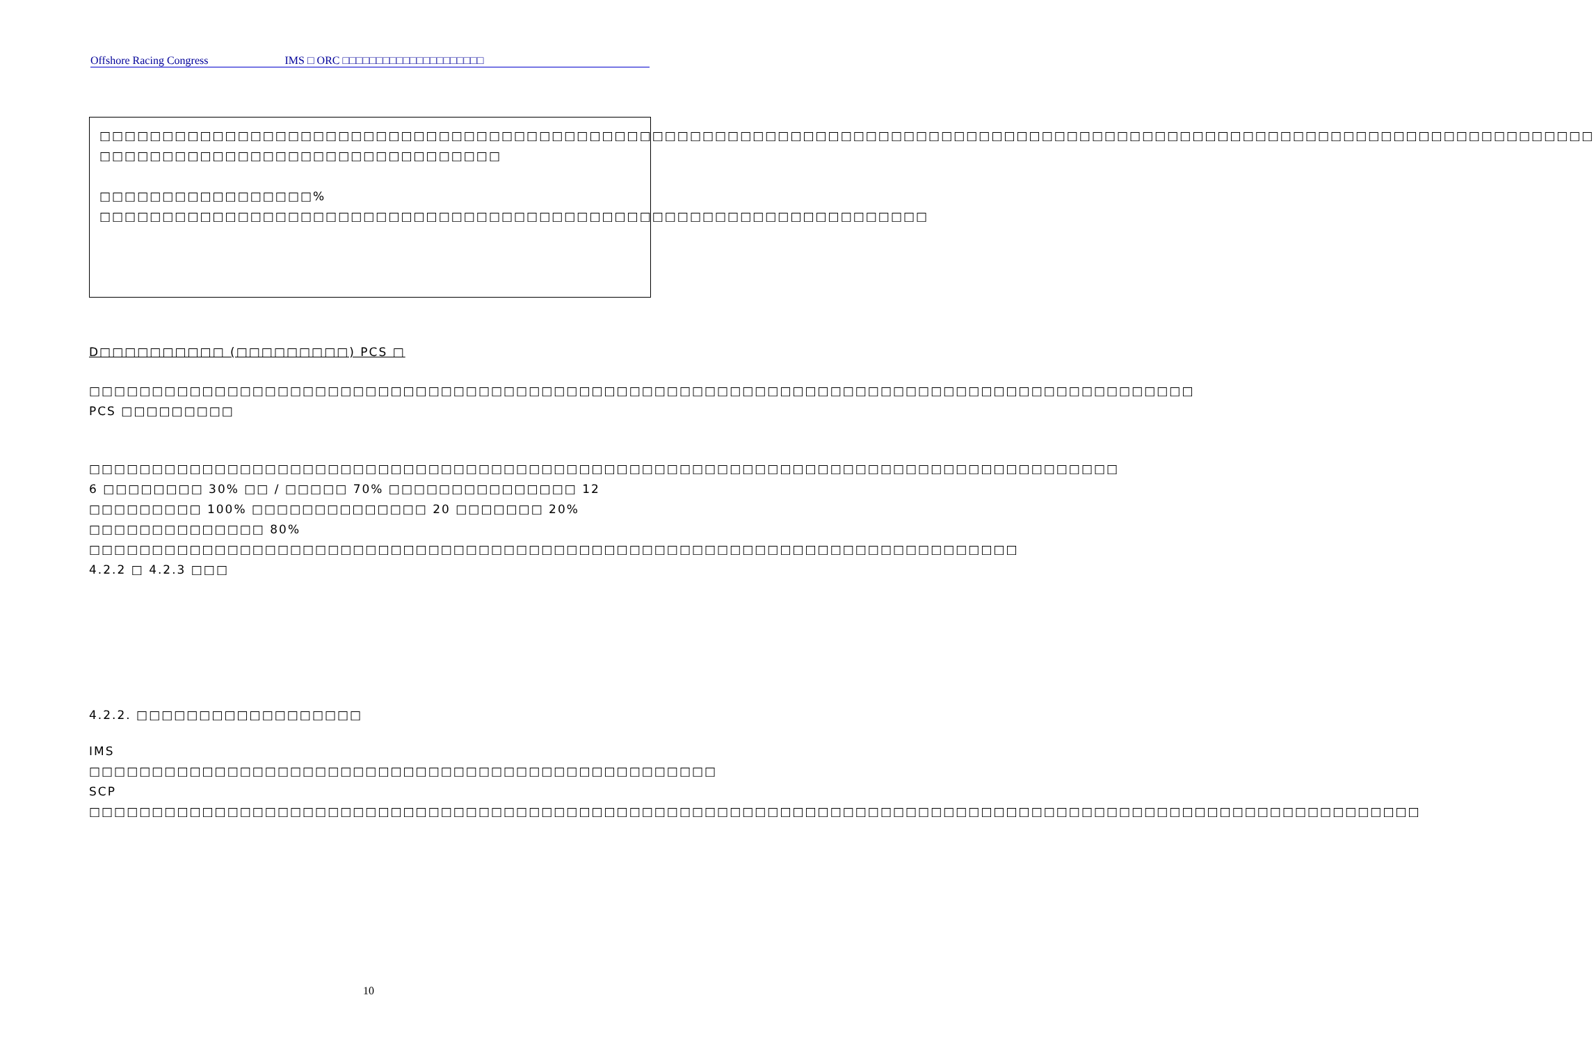Offshore Racing Congress IMS □ ORC □□□□□□□□□□□□□□□□□□□□□
□□□□□□□□□□□□□□□□□□□□□□□□□□□□□□□□□□□□□□□□□□□□□□□□□□□□□□□□□□□□□□□□□□□□□□□□□□□□□□□□□□□□□□□□□□□□□□□□□□□□□□□□□□□□□□□□□□□□□□□
□□□□□□□□□□□□□□□□□□□□□□□□□□□□□□□□
□□□□□□□□□□□□□□□□□% □□□□□□□□□□□□□□□□□□□□□□□□□□□□□□□□□□□□□□□□□□□□□□□□□□□□□□□□□□□□□□□□□□
D□□□□□□□□□□ (□□□□□□□□□) PCS □
□□□□□□□□□□□□□□□□□□□□□□□□□□□□□□□□□□□□□□□□□□□□□□□□□□□□□□□□□□□□□□□□□□□□□□□□□□□□□□□□□□□□□□□□ PCS □□□□□□□□□
□□□□□□□□□□□□□□□□□□□□□□□□□□□□□□□□□□□□□□□□□□□□□□□□□□□□□□□□□□□□□□□□□□□□□□□□□□□□□□□□□□ 6 □□□□□□□□ 30% □□ / □□□□□ 70% □□□□□□□□□□□□□□□ 12 □□□□□□□□□ 100% □□□□□□□□□□□□□□ 20 □□□□□□□ 20% □□□□□□□□□□□□□□ 80% □□□□□□□□□□□□□□□□□□□□□□□□□□□□□□□□□□□□□□□□□□□□□□□□□□□□□□□□□□□□□□□□□□□□□□□□□□ 4.2.2 □ 4.2.3 □□□
4.2.2. □□□□□□□□□□□□□□□□□□
IMS □□□□□□□□□□□□□□□□□□□□□□□□□□□□□□□□□□□□□□□□□□□□□□□□□□ SCP □□□□□□□□□□□□□□□□□□□□□□□□□□□□□□□□□□□□□□□□□□□□□□□□□□□□□□□□□□□□□□□□□□□□□□□□□□□□□□□□□□□□□□□□□□□□□□□□□□□□□□□□□□
10